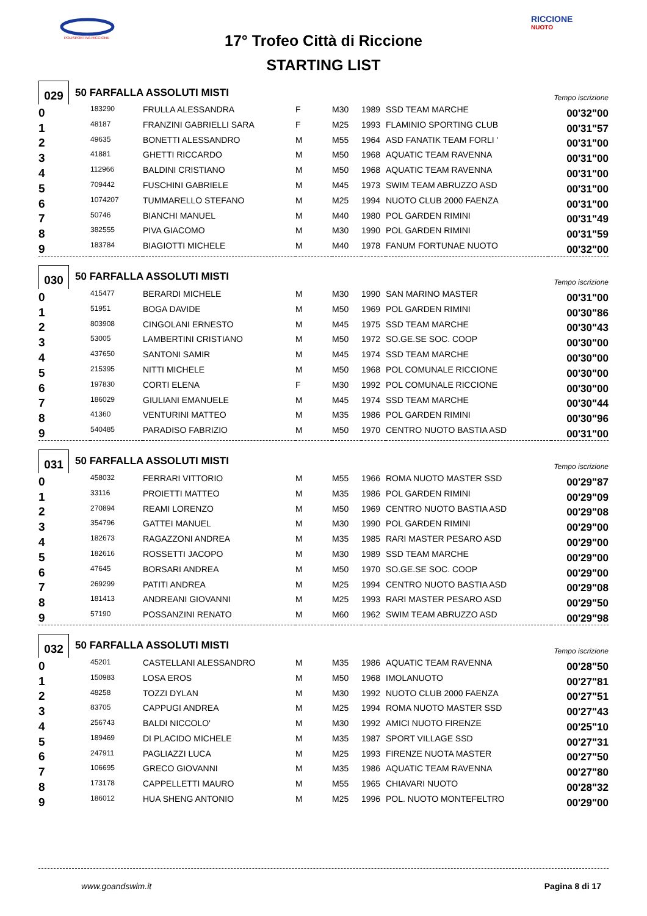POLISPORTIVA RICCIONE
RICCIONE
NUOTO
17° Trofeo Città di Riccione
STARTING LIST
029
50 FARFALLA ASSOLUTI MISTI
Tempo iscrizione
| 0 | 183290 | FRULLA ALESSANDRA | F | M30 | 1989 | SSD TEAM MARCHE | 00'32"00 |
| 1 | 48187 | FRANZINI GABRIELLI SARA | F | M25 | 1993 | FLAMINIO SPORTING CLUB | 00'31"57 |
| 2 | 49635 | BONETTI ALESSANDRO | M | M55 | 1964 | ASD FANATIK TEAM FORLI ' | 00'31"00 |
| 3 | 41881 | GHETTI RICCARDO | M | M50 | 1968 | AQUATIC TEAM RAVENNA | 00'31"00 |
| 4 | 112966 | BALDINI CRISTIANO | M | M50 | 1968 | AQUATIC TEAM RAVENNA | 00'31"00 |
| 5 | 709442 | FUSCHINI GABRIELE | M | M45 | 1973 | SWIM TEAM ABRUZZO ASD | 00'31"00 |
| 6 | 1074207 | TUMMARELLO STEFANO | M | M25 | 1994 | NUOTO CLUB 2000 FAENZA | 00'31"00 |
| 7 | 50746 | BIANCHI MANUEL | M | M40 | 1980 | POL GARDEN RIMINI | 00'31"49 |
| 8 | 382555 | PIVA GIACOMO | M | M30 | 1990 | POL GARDEN RIMINI | 00'31"59 |
| 9 | 183784 | BIAGIOTTI MICHELE | M | M40 | 1978 | FANUM FORTUNAE NUOTO | 00'32"00 |
030
50 FARFALLA ASSOLUTI MISTI
Tempo iscrizione
| 0 | 415477 | BERARDI MICHELE | M | M30 | 1990 | SAN MARINO MASTER | 00'31"00 |
| 1 | 51951 | BOGA DAVIDE | M | M50 | 1969 | POL GARDEN RIMINI | 00'30"86 |
| 2 | 803908 | CINGOLANI ERNESTO | M | M45 | 1975 | SSD TEAM MARCHE | 00'30"43 |
| 3 | 53005 | LAMBERTINI CRISTIANO | M | M50 | 1972 | SO.GE.SE SOC. COOP | 00'30"00 |
| 4 | 437650 | SANTONI SAMIR | M | M45 | 1974 | SSD TEAM MARCHE | 00'30"00 |
| 5 | 215395 | NITTI MICHELE | M | M50 | 1968 | POL COMUNALE RICCIONE | 00'30"00 |
| 6 | 197830 | CORTI ELENA | F | M30 | 1992 | POL COMUNALE RICCIONE | 00'30"00 |
| 7 | 186029 | GIULIANI EMANUELE | M | M45 | 1974 | SSD TEAM MARCHE | 00'30"44 |
| 8 | 41360 | VENTURINI MATTEO | M | M35 | 1986 | POL GARDEN RIMINI | 00'30"96 |
| 9 | 540485 | PARADISO FABRIZIO | M | M50 | 1970 | CENTRO NUOTO BASTIA ASD | 00'31"00 |
031
50 FARFALLA ASSOLUTI MISTI
Tempo iscrizione
| 0 | 458032 | FERRARI VITTORIO | M | M55 | 1966 | ROMA NUOTO MASTER SSD | 00'29"87 |
| 1 | 33116 | PROIETTI MATTEO | M | M35 | 1986 | POL GARDEN RIMINI | 00'29"09 |
| 2 | 270894 | REAMI LORENZO | M | M50 | 1969 | CENTRO NUOTO BASTIA ASD | 00'29"08 |
| 3 | 354796 | GATTEI MANUEL | M | M30 | 1990 | POL GARDEN RIMINI | 00'29"00 |
| 4 | 182673 | RAGAZZONI ANDREA | M | M35 | 1985 | RARI MASTER PESARO ASD | 00'29"00 |
| 5 | 182616 | ROSSETTI JACOPO | M | M30 | 1989 | SSD TEAM MARCHE | 00'29"00 |
| 6 | 47645 | BORSARI ANDREA | M | M50 | 1970 | SO.GE.SE SOC. COOP | 00'29"00 |
| 7 | 269299 | PATITI ANDREA | M | M25 | 1994 | CENTRO NUOTO BASTIA ASD | 00'29"08 |
| 8 | 181413 | ANDREANI GIOVANNI | M | M25 | 1993 | RARI MASTER PESARO ASD | 00'29"50 |
| 9 | 57190 | POSSANZINI RENATO | M | M60 | 1962 | SWIM TEAM ABRUZZO ASD | 00'29"98 |
032
50 FARFALLA ASSOLUTI MISTI
Tempo iscrizione
| 0 | 45201 | CASTELLANI ALESSANDRO | M | M35 | 1986 | AQUATIC TEAM RAVENNA | 00'28"50 |
| 1 | 150983 | LOSA EROS | M | M50 | 1968 | IMOLANUOTO | 00'27"81 |
| 2 | 48258 | TOZZI DYLAN | M | M30 | 1992 | NUOTO CLUB 2000 FAENZA | 00'27"51 |
| 3 | 83705 | CAPPUGI ANDREA | M | M25 | 1994 | ROMA NUOTO MASTER SSD | 00'27"43 |
| 4 | 256743 | BALDI NICCOLO' | M | M30 | 1992 | AMICI NUOTO FIRENZE | 00'25"10 |
| 5 | 189469 | DI PLACIDO MICHELE | M | M35 | 1987 | SPORT VILLAGE SSD | 00'27"31 |
| 6 | 247911 | PAGLIAZZI LUCA | M | M25 | 1993 | FIRENZE NUOTA MASTER | 00'27"50 |
| 7 | 106695 | GRECO GIOVANNI | M | M35 | 1986 | AQUATIC TEAM RAVENNA | 00'27"80 |
| 8 | 173178 | CAPPELLETTI MAURO | M | M55 | 1965 | CHIAVARI NUOTO | 00'28"32 |
| 9 | 186012 | HUA SHENG ANTONIO | M | M25 | 1996 | POL. NUOTO MONTEFELTRO | 00'29"00 |
www.goandswim.it Pagina 8 di 17